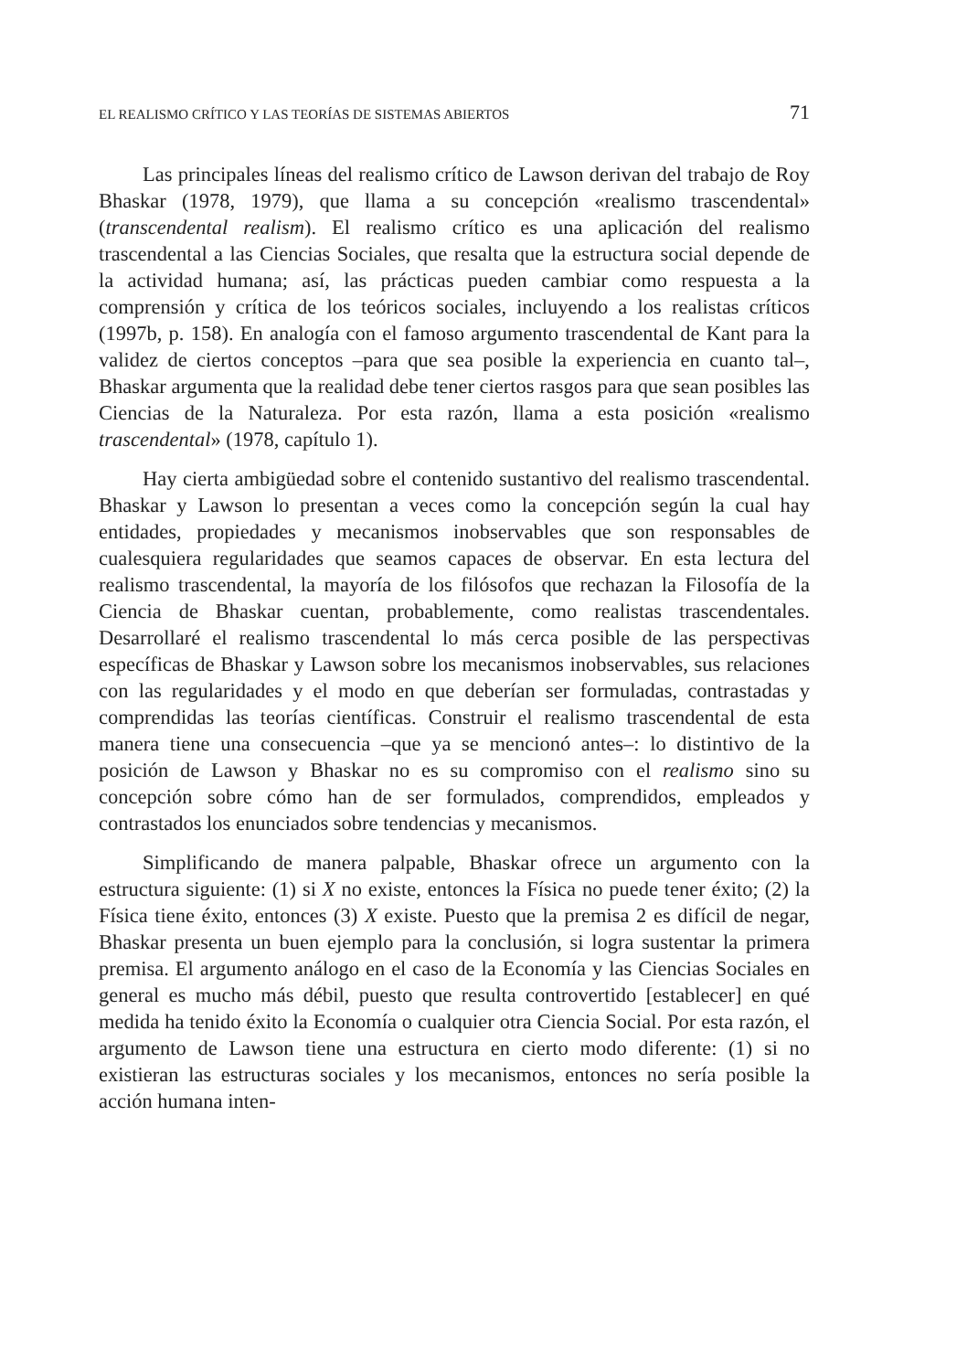EL REALISMO CRÍTICO Y LAS TEORÍAS DE SISTEMAS ABIERTOS 71
Las principales líneas del realismo crítico de Lawson derivan del trabajo de Roy Bhaskar (1978, 1979), que llama a su concepción «realismo trascendental» (transcendental realism). El realismo crítico es una aplicación del realismo trascendental a las Ciencias Sociales, que resalta que la estructura social depende de la actividad humana; así, las prácticas pueden cambiar como respuesta a la comprensión y crítica de los teóricos sociales, incluyendo a los realistas críticos (1997b, p. 158). En analogía con el famoso argumento trascendental de Kant para la validez de ciertos conceptos –para que sea posible la experiencia en cuanto tal–, Bhaskar argumenta que la realidad debe tener ciertos rasgos para que sean posibles las Ciencias de la Naturaleza. Por esta razón, llama a esta posición «realismo trascendental» (1978, capítulo 1).
Hay cierta ambigüedad sobre el contenido sustantivo del realismo trascendental. Bhaskar y Lawson lo presentan a veces como la concepción según la cual hay entidades, propiedades y mecanismos inobservables que son responsables de cualesquiera regularidades que seamos capaces de observar. En esta lectura del realismo trascendental, la mayoría de los filósofos que rechazan la Filosofía de la Ciencia de Bhaskar cuentan, probablemente, como realistas trascendentales. Desarrollaré el realismo trascendental lo más cerca posible de las perspectivas específicas de Bhaskar y Lawson sobre los mecanismos inobservables, sus relaciones con las regularidades y el modo en que deberían ser formuladas, contrastadas y comprendidas las teorías científicas. Construir el realismo trascendental de esta manera tiene una consecuencia –que ya se mencionó antes–: lo distintivo de la posición de Lawson y Bhaskar no es su compromiso con el realismo sino su concepción sobre cómo han de ser formulados, comprendidos, empleados y contrastados los enunciados sobre tendencias y mecanismos.
Simplificando de manera palpable, Bhaskar ofrece un argumento con la estructura siguiente: (1) si X no existe, entonces la Física no puede tener éxito; (2) la Física tiene éxito, entonces (3) X existe. Puesto que la premisa 2 es difícil de negar, Bhaskar presenta un buen ejemplo para la conclusión, si logra sustentar la primera premisa. El argumento análogo en el caso de la Economía y las Ciencias Sociales en general es mucho más débil, puesto que resulta controvertido [establecer] en qué medida ha tenido éxito la Economía o cualquier otra Ciencia Social. Por esta razón, el argumento de Lawson tiene una estructura en cierto modo diferente: (1) si no existieran las estructuras sociales y los mecanismos, entonces no sería posible la acción humana inten-